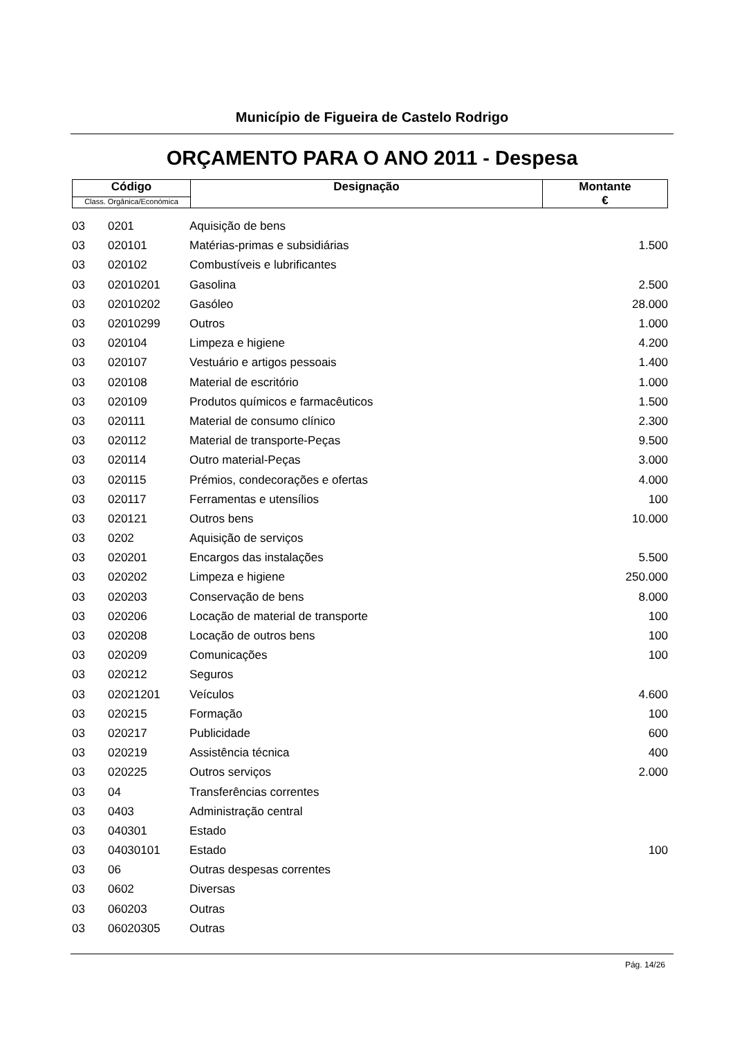Município de Figueira de Castelo Rodrigo
ORÇAMENTO PARA O ANO 2011 - Despesa
| Código | Designação | Montante € |
| Class. Orgânica/Económica | | |
| 03 | 0201 | Aquisição de bens | |
| 03 | 020101 | Matérias-primas e subsidiárias | 1.500 |
| 03 | 020102 | Combustíveis e lubrificantes | |
| 03 | 02010201 | Gasolina | 2.500 |
| 03 | 02010202 | Gasóleo | 28.000 |
| 03 | 02010299 | Outros | 1.000 |
| 03 | 020104 | Limpeza e higiene | 4.200 |
| 03 | 020107 | Vestuário e artigos pessoais | 1.400 |
| 03 | 020108 | Material de escritório | 1.000 |
| 03 | 020109 | Produtos químicos e farmacêuticos | 1.500 |
| 03 | 020111 | Material de consumo clínico | 2.300 |
| 03 | 020112 | Material de transporte-Peças | 9.500 |
| 03 | 020114 | Outro material-Peças | 3.000 |
| 03 | 020115 | Prémios, condecorações e ofertas | 4.000 |
| 03 | 020117 | Ferramentas e utensílios | 100 |
| 03 | 020121 | Outros bens | 10.000 |
| 03 | 0202 | Aquisição de serviços | |
| 03 | 020201 | Encargos das instalações | 5.500 |
| 03 | 020202 | Limpeza e higiene | 250.000 |
| 03 | 020203 | Conservação de bens | 8.000 |
| 03 | 020206 | Locação de material de transporte | 100 |
| 03 | 020208 | Locação de outros bens | 100 |
| 03 | 020209 | Comunicações | 100 |
| 03 | 020212 | Seguros | |
| 03 | 02021201 | Veículos | 4.600 |
| 03 | 020215 | Formação | 100 |
| 03 | 020217 | Publicidade | 600 |
| 03 | 020219 | Assistência técnica | 400 |
| 03 | 020225 | Outros serviços | 2.000 |
| 03 | 04 | Transferências correntes | |
| 03 | 0403 | Administração central | |
| 03 | 040301 | Estado | |
| 03 | 04030101 | Estado | 100 |
| 03 | 06 | Outras despesas correntes | |
| 03 | 0602 | Diversas | |
| 03 | 060203 | Outras | |
| 03 | 06020305 | Outras | |
Pág. 14/26